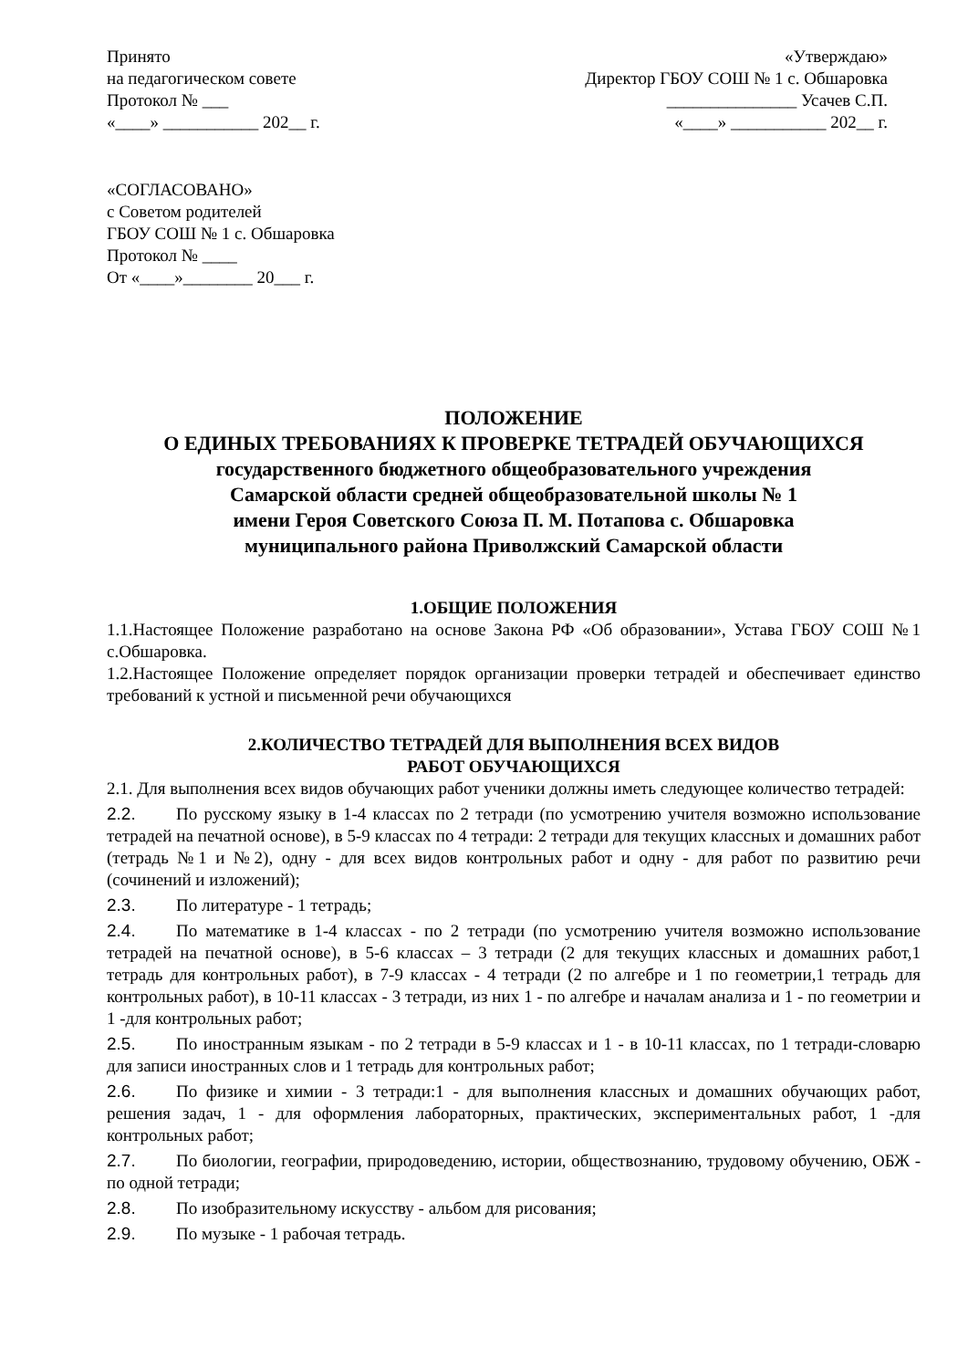Принято
на педагогическом совете
Протокол № ___
«____» ___________ 202__ г.
«Утверждаю»
Директор ГБОУ СОШ № 1 с. Обшаровка
_______________ Усачев С.П.
«____» ___________ 202__ г.
«СОГЛАСОВАНО»
с Советом родителей
ГБОУ СОШ № 1 с. Обшаровка
Протокол № ____
От «____»________ 20___ г.
ПОЛОЖЕНИЕ
О ЕДИНЫХ ТРЕБОВАНИЯХ К ПРОВЕРКЕ ТЕТРАДЕЙ ОБУЧАЮЩИХСЯ
государственного бюджетного общеобразовательного учреждения
Самарской области средней общеобразовательной школы № 1
имени Героя Советского Союза П. М. Потапова с. Обшаровка
муниципального района Приволжский Самарской области
1.ОБЩИЕ ПОЛОЖЕНИЯ
1.1.Настоящее Положение разработано на основе Закона РФ «Об образовании», Устава ГБОУ СОШ №1 с.Обшаровка.
1.2.Настоящее Положение определяет порядок организации проверки тетрадей и обеспечивает единство требований к устной и письменной речи обучающихся
2.КОЛИЧЕСТВО ТЕТРАДЕЙ ДЛЯ ВЫПОЛНЕНИЯ ВСЕХ ВИДОВ
РАБОТ ОБУЧАЮЩИХСЯ
2.1. Для выполнения всех видов обучающих работ ученики должны иметь следующее количество тетрадей:
2.2. По русскому языку в 1-4 классах по 2 тетради (по усмотрению учителя возможно использование тетрадей на печатной основе), в 5-9 классах по 4 тетради: 2 тетради для текущих классных и домашних работ (тетрадь №1 и №2), одну - для всех видов контрольных работ и одну - для работ по развитию речи (сочинений и изложений);
2.3. По литературе - 1 тетрадь;
2.4. По математике в 1-4 классах - по 2 тетради (по усмотрению учителя возможно использование тетрадей на печатной основе), в 5-6 классах – 3 тетради (2 для текущих классных и домашних работ,1 тетрадь для контрольных работ), в 7-9 классах - 4 тетради (2 по алгебре и 1 по геометрии,1 тетрадь для контрольных работ), в 10-11 классах - 3 тетради, из них 1 - по алгебре и началам анализа и 1 - по геометрии и 1 -для контрольных работ;
2.5. По иностранным языкам - по 2 тетради в 5-9 классах и 1 - в 10-11 классах, по 1 тетради-словарю для записи иностранных слов и 1 тетрадь для контрольных работ;
2.6. По физике и химии - 3 тетради:1 - для выполнения классных и домашних обучающих работ, решения задач, 1 - для оформления лабораторных, практических, экспериментальных работ, 1 -для контрольных работ;
2.7. По биологии, географии, природоведению, истории, обществознанию, трудовому обучению, ОБЖ - по одной тетради;
2.8. По изобразительному искусству - альбом для рисования;
2.9. По музыке - 1 рабочая тетрадь.